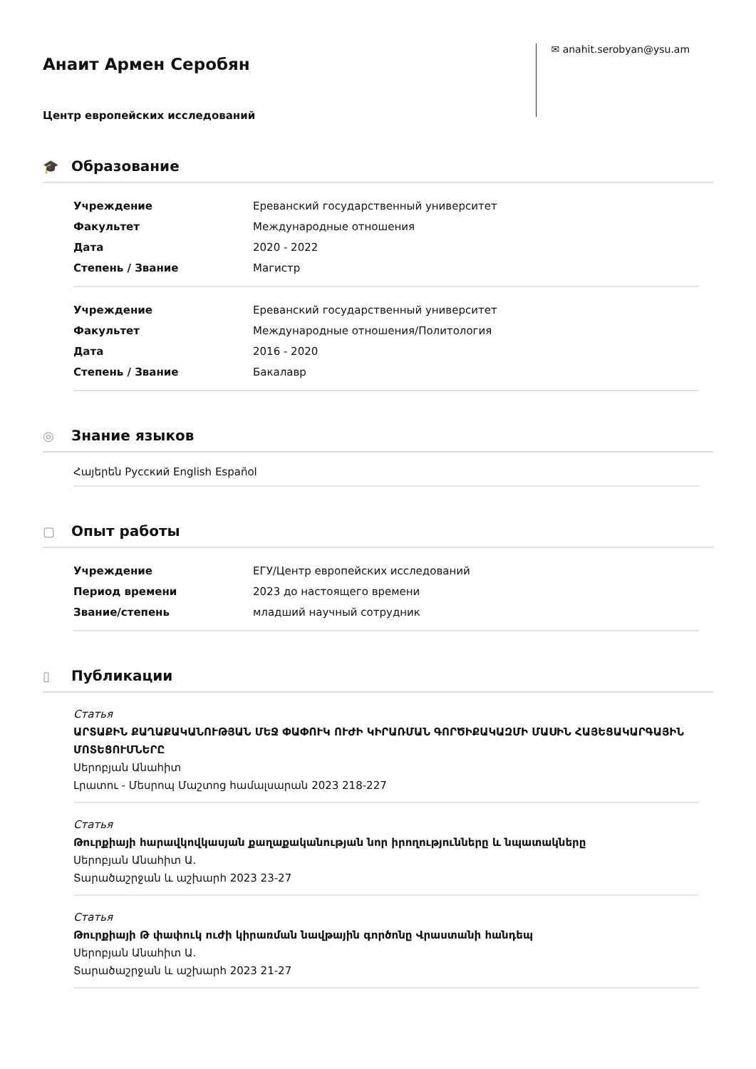Анаит Армен Серобян
Центр европейских исследований
✉ anahit.serobyan@ysu.am
🎓 Образование
Учреждение Ереванский государственный университет
Факультет Международные отношения
Дата 2020 - 2022
Степень / Звание Магистр
Учреждение Ереванский государственный университет
Факультет Международные отношения/Политология
Дата 2016 - 2020
Степень / Звание Бакалавр
◎ Знание языков
Հայերեն Русский English Español
▢ Опыт работы
Учреждение ЕГУ/Центр европейских исследований
Период времени 2023 до настоящего времени
Звание/степень младший научный сотрудник
▯ Публикации
Статья
ԱՐՏԱՔԻՆ ՔԱՂԱՔԱԿԱՆՈՒԹՅԱՆ ՄԵՋ ՓԱՓՈՒԿ ՈՒԺԻ ԿԻՐԱՌՄԱՆ ԳՈՐԾԻՔԱԿԱԶՄԻ ՄԱՍԻՆ ՀԱՅԵՑԱԿԱՐԳԱՅԻՆ ՄՈՏԵՑՈՒՄՆԵՐԸ
Սերոբյան Անահիտ
Լրատու - Մեսրոպ Մաշտոց համալսարան 2023 218-227
Статья
Թուրքիայի հարավկովկասյան քաղաքականության նոր իրողությունները և նպատակները
Սերոբյան Անահիտ Ա.
Տարածաշրջան և աշխարհ 2023 23-27
Статья
Թուրքիայի Թ փափուկ ուժի կիրառման նավթային գործոնը Վրաստանի հանդեպ
Սերոբյան Անահիտ Ա.
Տարածաշրջան և աշխարհ 2023 21-27